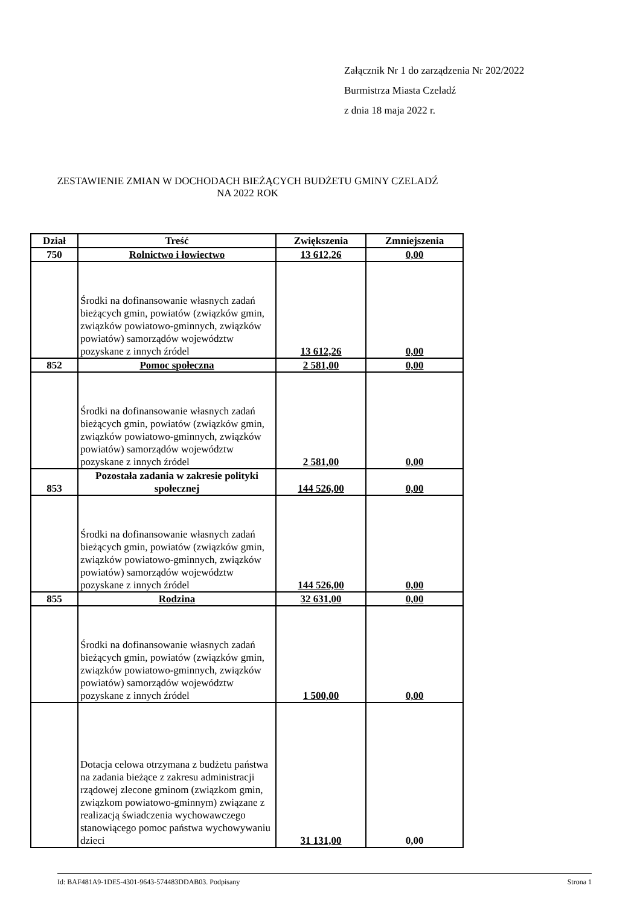Załącznik Nr 1 do zarządzenia Nr 202/2022
Burmistrza Miasta Czeladź
z dnia 18 maja 2022 r.
ZESTAWIENIE ZMIAN W DOCHODACH BIEŻĄCYCH BUDŻETU GMINY CZELADŹ NA 2022 ROK
| Dział | Treść | Zwiększenia | Zmniejszenia |
| --- | --- | --- | --- |
| 750 | Rolnictwo i łowiectwo | 13 612,26 | 0,00 |
| | Środki na dofinansowanie własnych zadań bieżących gmin, powiatów (związków gmin, związków powiatowo-gminnych, związków powiatów) samorządów województw pozyskane z innych źródel | 13 612,26 | 0,00 |
| 852 | Pomoc społeczna | 2 581,00 | 0,00 |
| | Środki na dofinansowanie własnych zadań bieżących gmin, powiatów (związków gmin, związków powiatowo-gminnych, związków powiatów) samorządów województw pozyskane z innych źródel | 2 581,00 | 0,00 |
| 853 | Pozostała zadania w zakresie polityki społecznej | 144 526,00 | 0,00 |
| | Środki na dofinansowanie własnych zadań bieżących gmin, powiatów (związków gmin, związków powiatowo-gminnych, związków powiatów) samorządów województw pozyskane z innych źródel | 144 526,00 | 0,00 |
| 855 | Rodzina | 32 631,00 | 0,00 |
| | Środki na dofinansowanie własnych zadań bieżących gmin, powiatów (związków gmin, związków powiatowo-gminnych, związków powiatów) samorządów województw pozyskane z innych źródel | 1 500,00 | 0,00 |
| | Dotacja celowa otrzymana z budżetu państwa na zadania bieżące z zakresu administracji rządowej zlecone gminom (związkom gmin, związkom powiatowo-gminnym) związane z realizacją świadczenia wychowawczego stanowiącego pomoc państwa wychowywaniu dzieci | 31 131,00 | 0,00 |
Id: BAF481A9-1DE5-4301-9643-574483DDAB03. Podpisany Strona 1